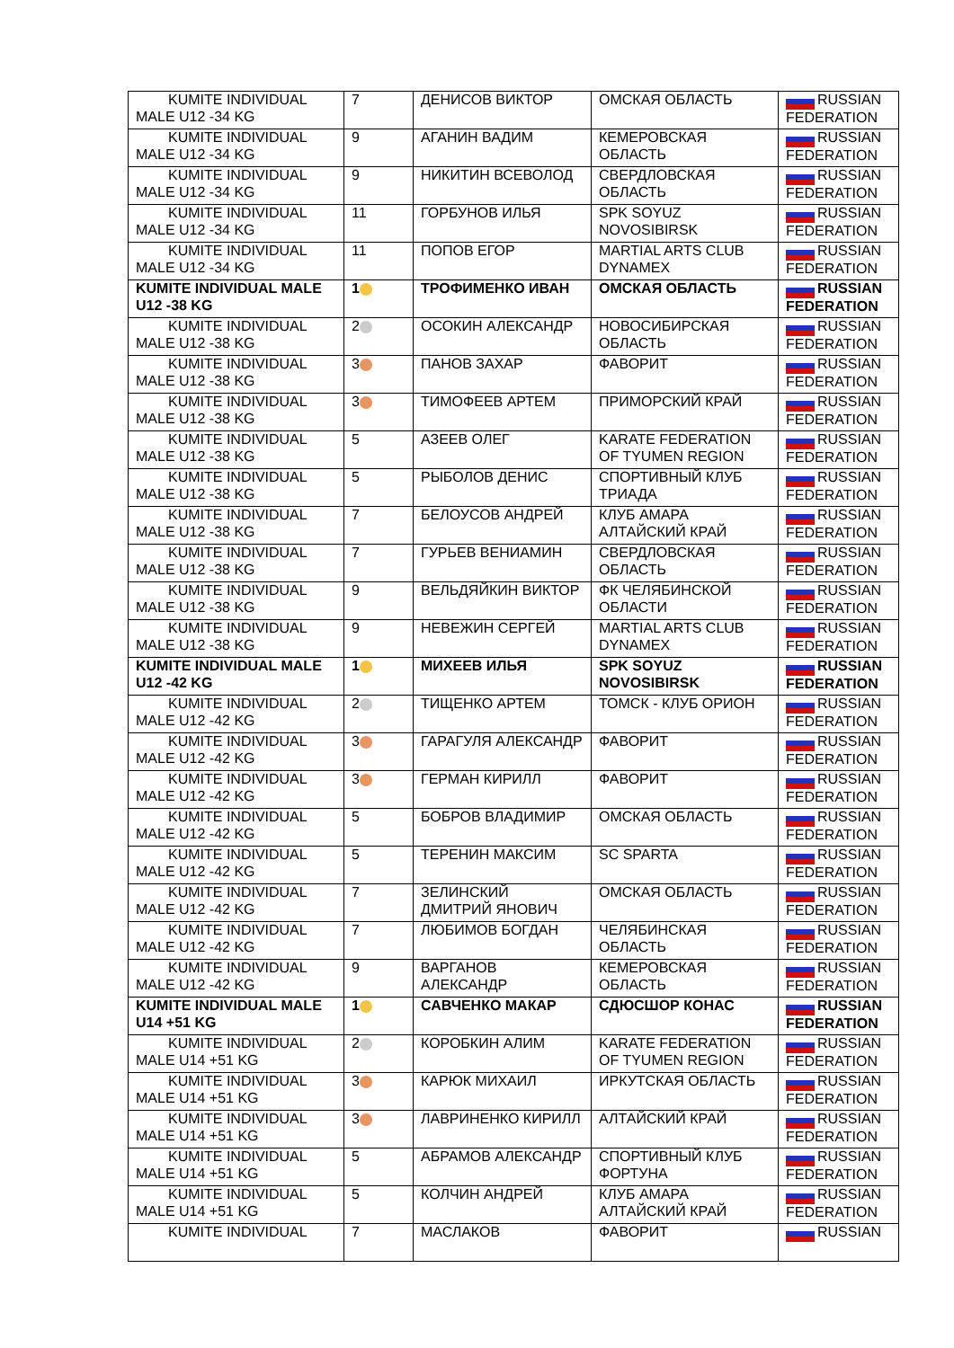| KUMITE INDIVIDUAL MALE U12 -34 KG | 7 | ДЕНИСОВ ВИКТОР | ОМСКАЯ ОБЛАСТЬ | RUSSIAN FEDERATION |
| KUMITE INDIVIDUAL MALE U12 -34 KG | 9 | АГАНИН ВАДИМ | КЕМЕРОВСКАЯ ОБЛАСТЬ | RUSSIAN FEDERATION |
| KUMITE INDIVIDUAL MALE U12 -34 KG | 9 | НИКИТИН ВСЕВОЛОД | СВЕРДЛОВСКАЯ ОБЛАСТЬ | RUSSIAN FEDERATION |
| KUMITE INDIVIDUAL MALE U12 -34 KG | 11 | ГОРБУНОВ ИЛЬЯ | SPK SOYUZ NOVOSIBIRSK | RUSSIAN FEDERATION |
| KUMITE INDIVIDUAL MALE U12 -34 KG | 11 | ПОПОВ ЕГОР | MARTIAL ARTS CLUB DYNAMEX | RUSSIAN FEDERATION |
| KUMITE INDIVIDUAL MALE U12 -38 KG | 1 | ТРОФИМЕНКО ИВАН | ОМСКАЯ ОБЛАСТЬ | RUSSIAN FEDERATION |
| KUMITE INDIVIDUAL MALE U12 -38 KG | 2 | ОСОКИН АЛЕКСАНДР | НОВОСИБИРСКАЯ ОБЛАСТЬ | RUSSIAN FEDERATION |
| KUMITE INDIVIDUAL MALE U12 -38 KG | 3 | ПАНОВ ЗАХАР | ФАВОРИТ | RUSSIAN FEDERATION |
| KUMITE INDIVIDUAL MALE U12 -38 KG | 3 | ТИМОФЕЕВ АРТЕМ | ПРИМОРСКИЙ КРАЙ | RUSSIAN FEDERATION |
| KUMITE INDIVIDUAL MALE U12 -38 KG | 5 | АЗЕЕВ ОЛЕГ | KARATE FEDERATION OF TYUMEN REGION | RUSSIAN FEDERATION |
| KUMITE INDIVIDUAL MALE U12 -38 KG | 5 | РЫБОЛОВ ДЕНИС | СПОРТИВНЫЙ КЛУБ ТРИАДА | RUSSIAN FEDERATION |
| KUMITE INDIVIDUAL MALE U12 -38 KG | 7 | БЕЛОУСОВ АНДРЕЙ | КЛУБ АМАРА АЛТАЙСКИЙ КРАЙ | RUSSIAN FEDERATION |
| KUMITE INDIVIDUAL MALE U12 -38 KG | 7 | ГУРЬЕВ ВЕНИАМИН | СВЕРДЛОВСКАЯ ОБЛАСТЬ | RUSSIAN FEDERATION |
| KUMITE INDIVIDUAL MALE U12 -38 KG | 9 | ВЕЛЬДЯЙКИН ВИКТОР | ФК ЧЕЛЯБИНСКОЙ ОБЛАСТИ | RUSSIAN FEDERATION |
| KUMITE INDIVIDUAL MALE U12 -38 KG | 9 | НЕВЕЖИН СЕРГЕЙ | MARTIAL ARTS CLUB DYNAMEX | RUSSIAN FEDERATION |
| KUMITE INDIVIDUAL MALE U12 -42 KG | 1 | МИХЕЕВ ИЛЬЯ | SPK SOYUZ NOVOSIBIRSK | RUSSIAN FEDERATION |
| KUMITE INDIVIDUAL MALE U12 -42 KG | 2 | ТИЩЕНКО АРТЕМ | ТОМСК - КЛУБ ОРИОН | RUSSIAN FEDERATION |
| KUMITE INDIVIDUAL MALE U12 -42 KG | 3 | ГАРАГУЛЯ АЛЕКСАНДР | ФАВОРИТ | RUSSIAN FEDERATION |
| KUMITE INDIVIDUAL MALE U12 -42 KG | 3 | ГЕРМАН КИРИЛЛ | ФАВОРИТ | RUSSIAN FEDERATION |
| KUMITE INDIVIDUAL MALE U12 -42 KG | 5 | БОБРОВ ВЛАДИМИР | ОМСКАЯ ОБЛАСТЬ | RUSSIAN FEDERATION |
| KUMITE INDIVIDUAL MALE U12 -42 KG | 5 | ТЕРЕНИН МАКСИМ | SC SPARTA | RUSSIAN FEDERATION |
| KUMITE INDIVIDUAL MALE U12 -42 KG | 7 | ЗЕЛИНСКИЙ ДМИТРИЙ ЯНОВИЧ | ОМСКАЯ ОБЛАСТЬ | RUSSIAN FEDERATION |
| KUMITE INDIVIDUAL MALE U12 -42 KG | 7 | ЛЮБИМОВ БОГДАН | ЧЕЛЯБИНСКАЯ ОБЛАСТЬ | RUSSIAN FEDERATION |
| KUMITE INDIVIDUAL MALE U12 -42 KG | 9 | ВАРГАНОВ АЛЕКСАНДР | КЕМЕРОВСКАЯ ОБЛАСТЬ | RUSSIAN FEDERATION |
| KUMITE INDIVIDUAL MALE U14 +51 KG | 1 | САВЧЕНКО МАКАР | СДЮСШОР КОНАС | RUSSIAN FEDERATION |
| KUMITE INDIVIDUAL MALE U14 +51 KG | 2 | КОРОБКИН АЛИМ | KARATE FEDERATION OF TYUMEN REGION | RUSSIAN FEDERATION |
| KUMITE INDIVIDUAL MALE U14 +51 KG | 3 | КАРЮК МИХАИЛ | ИРКУТСКАЯ ОБЛАСТЬ | RUSSIAN FEDERATION |
| KUMITE INDIVIDUAL MALE U14 +51 KG | 3 | ЛАВРИНЕНКО КИРИЛЛ | АЛТАЙСКИЙ КРАЙ | RUSSIAN FEDERATION |
| KUMITE INDIVIDUAL MALE U14 +51 KG | 5 | АБРАМОВ АЛЕКСАНДР | СПОРТИВНЫЙ КЛУБ ФОРТУНА | RUSSIAN FEDERATION |
| KUMITE INDIVIDUAL MALE U14 +51 KG | 5 | КОЛЧИН АНДРЕЙ | КЛУБ АМАРА АЛТАЙСКИЙ КРАЙ | RUSSIAN FEDERATION |
| KUMITE INDIVIDUAL | 7 | МАСЛАКОВ | ФАВОРИТ | RUSSIAN |